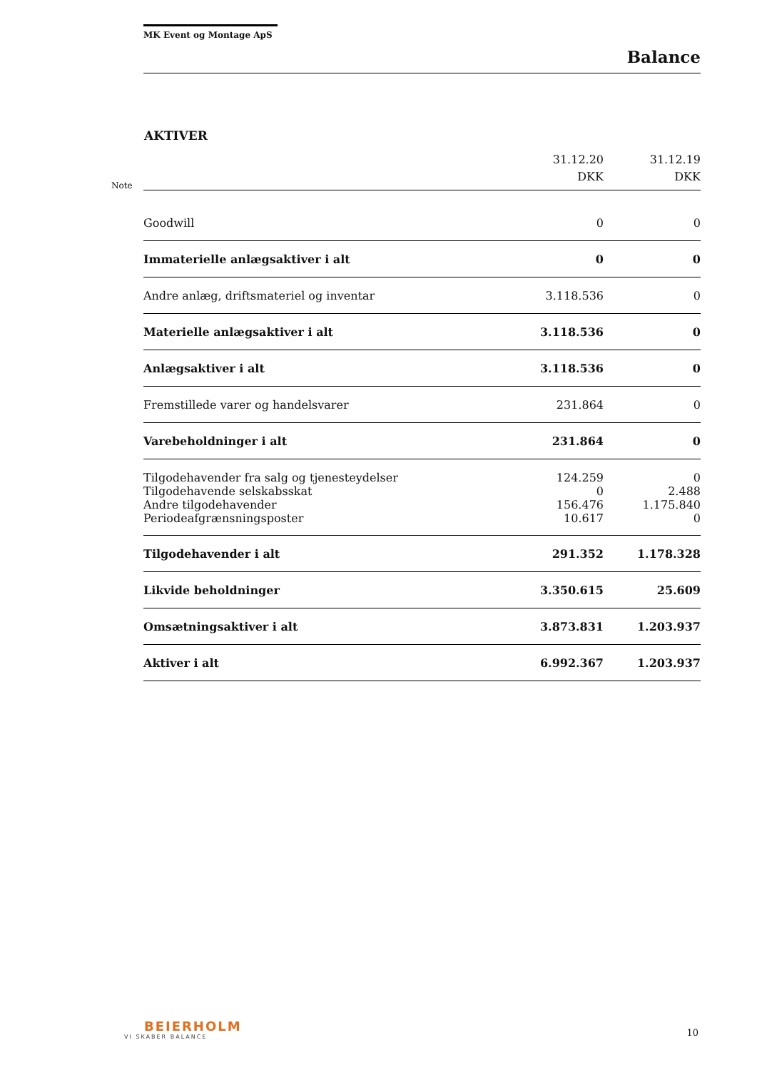MK Event og Montage ApS
Balance
AKTIVER
| Note | | 31.12.20 DKK | 31.12.19 DKK |
| | Goodwill | 0 | 0 |
| | Immaterielle anlægsaktiver i alt | 0 | 0 |
| | Andre anlæg, driftsmateriel og inventar | 3.118.536 | 0 |
| | Materielle anlægsaktiver i alt | 3.118.536 | 0 |
| | Anlægsaktiver i alt | 3.118.536 | 0 |
| | Fremstillede varer og handelsvarer | 231.864 | 0 |
| | Varebeholdninger i alt | 231.864 | 0 |
| | Tilgodehavender fra salg og tjenesteydelser | 124.259 | 0 |
| | Tilgodehavende selskabsskat | 0 | 2.488 |
| | Andre tilgodehavender | 156.476 | 1.175.840 |
| | Periodeafgrænsningsposter | 10.617 | 0 |
| | Tilgodehavender i alt | 291.352 | 1.178.328 |
| | Likvide beholdninger | 3.350.615 | 25.609 |
| | Omsætningsaktiver i alt | 3.873.831 | 1.203.937 |
| | Aktiver i alt | 6.992.367 | 1.203.937 |
BEIERHOLM
VI SKABER BALANCE
10